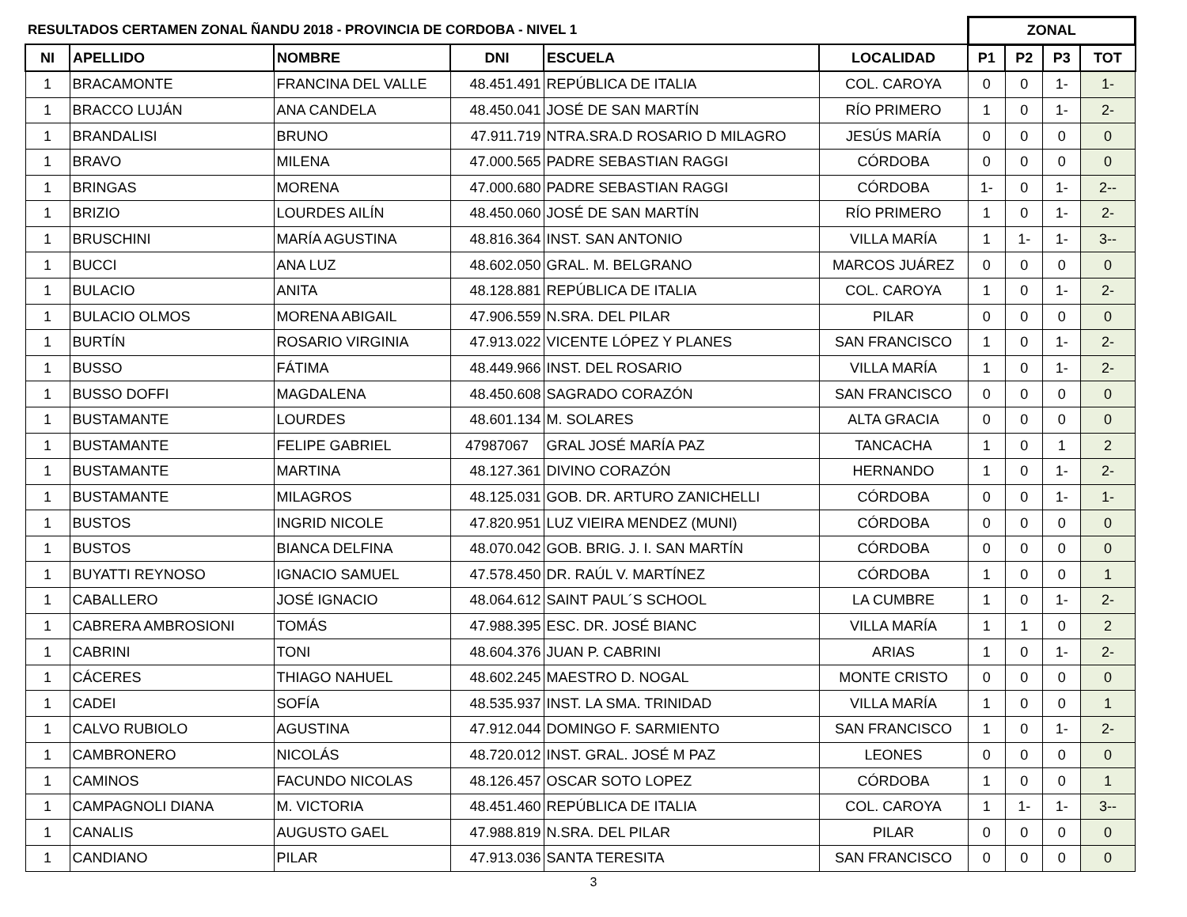| RESULTADOS CERTAMEN ZONAL ÑANDU 2018 - PROVINCIA DE CORDOBA - NIVEL 1 | | | | | | ZONAL | | | |
| NI | APELLIDO | NOMBRE | DNI | ESCUELA | LOCALIDAD | P1 | P2 | P3 | TOT |
| 1 | BRACAMONTE | FRANCINA DEL VALLE | 48.451.491 | REPÚBLICA DE ITALIA | COL. CAROYA | 0 | 0 | 1- | 1- |
| 1 | BRACCO LUJÁN | ANA CANDELA | 48.450.041 | JOSÉ DE SAN MARTÍN | RÍO PRIMERO | 1 | 0 | 1- | 2- |
| 1 | BRANDALISI | BRUNO | 47.911.719 | NTRA.SRA.D ROSARIO D MILAGRO | JESÚS MARÍA | 0 | 0 | 0 | 0 |
| 1 | BRAVO | MILENA | 47.000.565 | PADRE SEBASTIAN RAGGI | CÓRDOBA | 0 | 0 | 0 | 0 |
| 1 | BRINGAS | MORENA | 47.000.680 | PADRE SEBASTIAN RAGGI | CÓRDOBA | 1- | 0 | 1- | 2-- |
| 1 | BRIZIO | LOURDES AILÍN | 48.450.060 | JOSÉ DE SAN MARTÍN | RÍO PRIMERO | 1 | 0 | 1- | 2- |
| 1 | BRUSCHINI | MARÍA AGUSTINA | 48.816.364 | INST. SAN ANTONIO | VILLA MARÍA | 1 | 1- | 1- | 3-- |
| 1 | BUCCI | ANA LUZ | 48.602.050 | GRAL. M. BELGRANO | MARCOS JUÁREZ | 0 | 0 | 0 | 0 |
| 1 | BULACIO | ANITA | 48.128.881 | REPÚBLICA DE ITALIA | COL. CAROYA | 1 | 0 | 1- | 2- |
| 1 | BULACIO OLMOS | MORENA ABIGAIL | 47.906.559 | N.SRA. DEL PILAR | PILAR | 0 | 0 | 0 | 0 |
| 1 | BURTÍN | ROSARIO VIRGINIA | 47.913.022 | VICENTE LÓPEZ Y PLANES | SAN FRANCISCO | 1 | 0 | 1- | 2- |
| 1 | BUSSO | FÁTIMA | 48.449.966 | INST. DEL ROSARIO | VILLA MARÍA | 1 | 0 | 1- | 2- |
| 1 | BUSSO DOFFI | MAGDALENA | 48.450.608 | SAGRADO CORAZÓN | SAN FRANCISCO | 0 | 0 | 0 | 0 |
| 1 | BUSTAMANTE | LOURDES | 48.601.134 | M. SOLARES | ALTA GRACIA | 0 | 0 | 0 | 0 |
| 1 | BUSTAMANTE | FELIPE GABRIEL | 47987067 | GRAL JOSÉ MARÍA PAZ | TANCACHA | 1 | 0 | 1 | 2 |
| 1 | BUSTAMANTE | MARTINA | 48.127.361 | DIVINO CORAZÓN | HERNANDO | 1 | 0 | 1- | 2- |
| 1 | BUSTAMANTE | MILAGROS | 48.125.031 | GOB. DR. ARTURO ZANICHELLI | CÓRDOBA | 0 | 0 | 1- | 1- |
| 1 | BUSTOS | INGRID NICOLE | 47.820.951 | LUZ VIEIRA MENDEZ (MUNI) | CÓRDOBA | 0 | 0 | 0 | 0 |
| 1 | BUSTOS | BIANCA DELFINA | 48.070.042 | GOB. BRIG. J. I. SAN MARTÍN | CÓRDOBA | 0 | 0 | 0 | 0 |
| 1 | BUYATTI REYNOSO | IGNACIO SAMUEL | 47.578.450 | DR. RAÚL V. MARTÍNEZ | CÓRDOBA | 1 | 0 | 0 | 1 |
| 1 | CABALLERO | JOSÉ IGNACIO | 48.064.612 | SAINT PAUL´S SCHOOL | LA CUMBRE | 1 | 0 | 1- | 2- |
| 1 | CABRERA AMBROSIONI | TOMÁS | 47.988.395 | ESC. DR. JOSÉ BIANC | VILLA MARÍA | 1 | 1 | 0 | 2 |
| 1 | CABRINI | TONI | 48.604.376 | JUAN P. CABRINI | ARIAS | 1 | 0 | 1- | 2- |
| 1 | CÁCERES | THIAGO NAHUEL | 48.602.245 | MAESTRO D. NOGAL | MONTE CRISTO | 0 | 0 | 0 | 0 |
| 1 | CADEI | SOFÍA | 48.535.937 | INST. LA SMA. TRINIDAD | VILLA MARÍA | 1 | 0 | 0 | 1 |
| 1 | CALVO RUBIOLO | AGUSTINA | 47.912.044 | DOMINGO F. SARMIENTO | SAN FRANCISCO | 1 | 0 | 1- | 2- |
| 1 | CAMBRONERO | NICOLÁS | 48.720.012 | INST. GRAL. JOSÉ M PAZ | LEONES | 0 | 0 | 0 | 0 |
| 1 | CAMINOS | FACUNDO NICOLAS | 48.126.457 | OSCAR SOTO LOPEZ | CÓRDOBA | 1 | 0 | 0 | 1 |
| 1 | CAMPAGNOLI DIANA | M. VICTORIA | 48.451.460 | REPÚBLICA DE ITALIA | COL. CAROYA | 1 | 1- | 1- | 3-- |
| 1 | CANALIS | AUGUSTO GAEL | 47.988.819 | N.SRA. DEL PILAR | PILAR | 0 | 0 | 0 | 0 |
| 1 | CANDIANO | PILAR | 47.913.036 | SANTA TERESITA | SAN FRANCISCO | 0 | 0 | 0 | 0 |
3